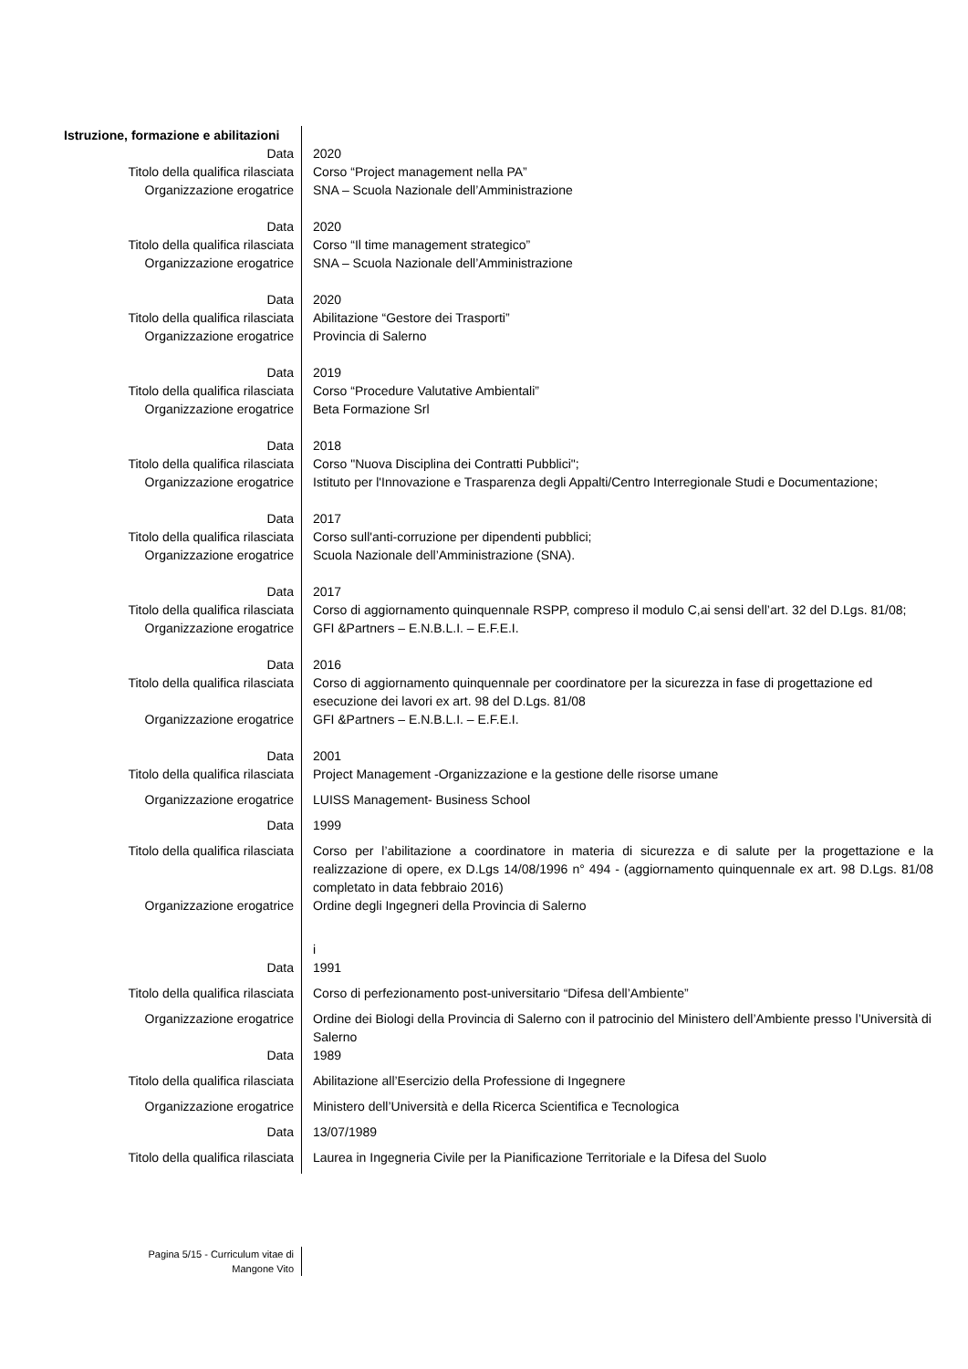| Istruzione, formazione e abilitazioni | |
| Data | 2020 |
| Titolo della qualifica rilasciata | Corso “Project management nella PA” |
| Organizzazione erogatrice | SNA – Scuola Nazionale dell’Amministrazione |
| Data | 2020 |
| Titolo della qualifica rilasciata | Corso “Il time management strategico” |
| Organizzazione erogatrice | SNA – Scuola Nazionale dell’Amministrazione |
| Data | 2020 |
| Titolo della qualifica rilasciata | Abilitazione “Gestore dei Trasporti” |
| Organizzazione erogatrice | Provincia di Salerno |
| Data | 2019 |
| Titolo della qualifica rilasciata | Corso “Procedure Valutative Ambientali” |
| Organizzazione erogatrice | Beta Formazione Srl |
| Data | 2018 |
| Titolo della qualifica rilasciata | Corso "Nuova Disciplina dei Contratti Pubblici"; |
| Organizzazione erogatrice | Istituto per l'Innovazione e Trasparenza degli Appalti/Centro Interregionale Studi e Documentazione; |
| Data | 2017 |
| Titolo della qualifica rilasciata | Corso sull'anti-corruzione per dipendenti pubblici; |
| Organizzazione erogatrice | Scuola Nazionale dell’Amministrazione (SNA). |
| Data | 2017 |
| Titolo della qualifica rilasciata | Corso di aggiornamento quinquennale RSPP, compreso il modulo C,ai sensi dell’art. 32 del D.Lgs. 81/08; |
| Organizzazione erogatrice | GFI &Partners – E.N.B.L.I. – E.F.E.I. |
| Data | 2016 |
| Titolo della qualifica rilasciata | Corso di aggiornamento quinquennale per coordinatore per la sicurezza in fase di progettazione ed esecuzione dei lavori ex art. 98 del D.Lgs. 81/08 |
| Organizzazione erogatrice | GFI &Partners – E.N.B.L.I. – E.F.E.I. |
| Data | 2001 |
| Titolo della qualifica rilasciata | Project Management -Organizzazione e la gestione delle risorse umane |
| Organizzazione erogatrice | LUISS Management- Business School |
| Data | 1999 |
| Titolo della qualifica rilasciata | Corso per l’abilitazione a coordinatore in materia di sicurezza e di salute per la progettazione e la realizzazione di opere, ex D.Lgs 14/08/1996 n° 494 - (aggiornamento quinquennale ex art. 98 D.Lgs. 81/08 completato in data febbraio 2016) |
| Organizzazione erogatrice | Ordine degli Ingegneri della Provincia di Salerno |
| | i |
| Data | 1991 |
| Titolo della qualifica rilasciata | Corso di perfezionamento post-universitario “Difesa dell’Ambiente” |
| Organizzazione erogatrice | Ordine dei Biologi della Provincia di Salerno con il patrocinio del Ministero dell’Ambiente presso l’Università di Salerno |
| Data | 1989 |
| Titolo della qualifica rilasciata | Abilitazione all’Esercizio della Professione di Ingegnere |
| Organizzazione erogatrice | Ministero dell’Università e della Ricerca Scientifica e Tecnologica |
| Data | 13/07/1989 |
| Titolo della qualifica rilasciata | Laurea in Ingegneria Civile per la Pianificazione Territoriale e la Difesa del Suolo |
| Pagina 5/15 - Curriculum vitae di Mangone Vito | |